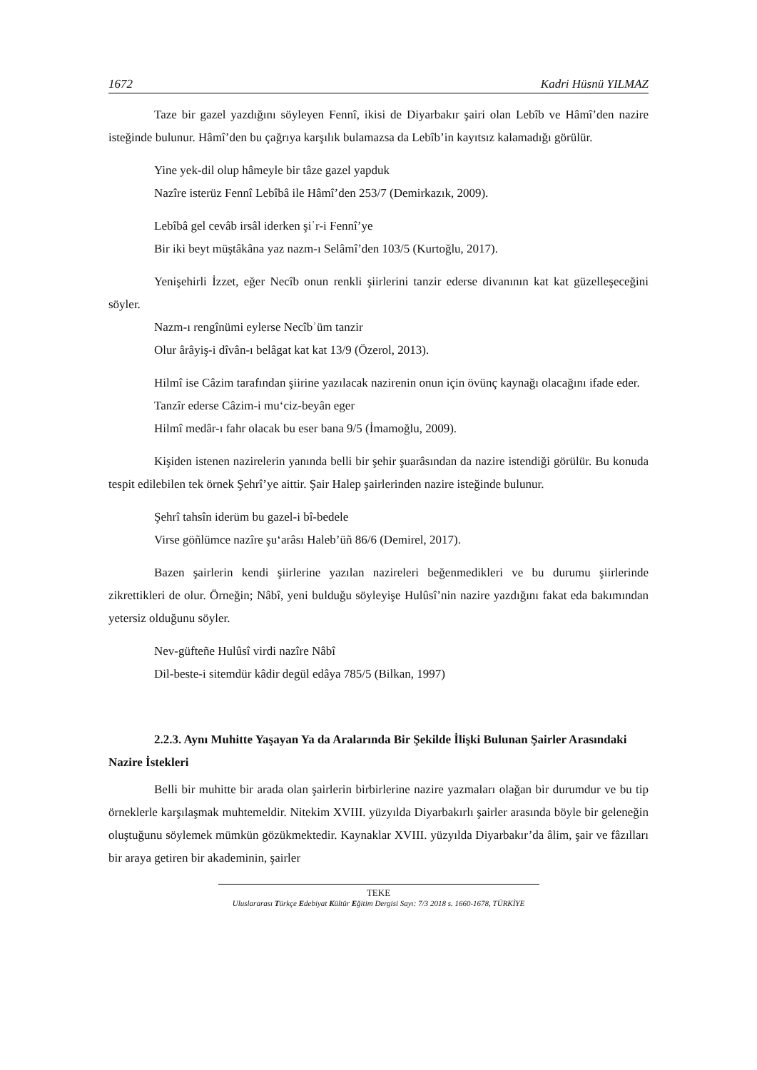1672 Kadri Hüsnü YILMAZ
Taze bir gazel yazdığını söyleyen Fennî, ikisi de Diyarbakır şairi olan Lebîb ve Hâmî’den nazire isteğinde bulunur. Hâmî’den bu çağrıya karşılık bulamazsa da Lebîb’in kayıtsız kalamadığı görülür.
Yine yek-dil olup hâmeyle bir tâze gazel yapduk
Nazîre isterüz Fennî Lebîbâ ile Hâmî’den 253/7 (Demirkazık, 2009).
Lebîbâ gel cevâb irsâl iderken şiʿr-i Fennî’ye
Bir iki beyt müştâkâna yaz nazm-ı Selâmî’den 103/5 (Kurtoğlu, 2017).
Yenişehirli İzzet, eğer Necîb onun renkli şiirlerini tanzir ederse divanının kat kat güzelleşeceğini söyler.
Nazm-ı rengînümi eylerse Necîbʾüm tanzir
Olur ârâyiş-i dîvân-ı belâgat kat kat 13/9 (Özerol, 2013).
Hilmî ise Câzim tarafından şiirine yazılacak nazirenin onun için övünç kaynağı olacağını ifade eder.
Tanzîr ederse Câzim-i mu‘ciz-beyân eger
Hilmî medâr-ı fahr olacak bu eser bana 9/5 (İmamoğlu, 2009).
Kişiden istenen nazirelerin yanında belli bir şehir şuarâsından da nazire istendiği görülür. Bu konuda tespit edilebilen tek örnek Şehrî’ye aittir. Şair Halep şairlerinden nazire isteğinde bulunur.
Şehrî tahsîn iderüm bu gazel-i bî-bedele
Virse göñlümce nazîre şu‘arâsı Haleb’üñ 86/6 (Demirel, 2017).
Bazen şairlerin kendi şiirlerine yazılan nazireleri beğenmedikleri ve bu durumu şiirlerinde zikrettikleri de olur. Örneğin; Nâbî, yeni bulduğu söyleyişe Hulûsî’nin nazire yazdığını fakat eda bakımından yetersiz olduğunu söyler.
Nev-güfteñe Hulûsî virdi nazîre Nâbî
Dil-beste-i sitemdür kâdir degül edâya 785/5 (Bilkan, 1997)
2.2.3. Aynı Muhitte Yaşayan Ya da Aralarında Bir Şekilde İlişki Bulunan Şairler Arasındaki Nazire İstekleri
Belli bir muhitte bir arada olan şairlerin birbirlerine nazire yazmaları olağan bir durumdur ve bu tip örneklerle karşılaşmak muhtemeldir. Nitekim XVIII. yüzyılda Diyarbakırlı şairler arasında böyle bir geleneğin oluştuğunu söylemek mümkün gözükmektedir. Kaynaklar XVIII. yüzyılda Diyarbakır’da âlim, şair ve fâzılları bir araya getiren bir akademinin, şairler
TEKE
Uluslararası Türkçe Edebiyat Kültür Eğitim Dergisi Sayı: 7/3 2018 s. 1660-1678, TÜRKİYE